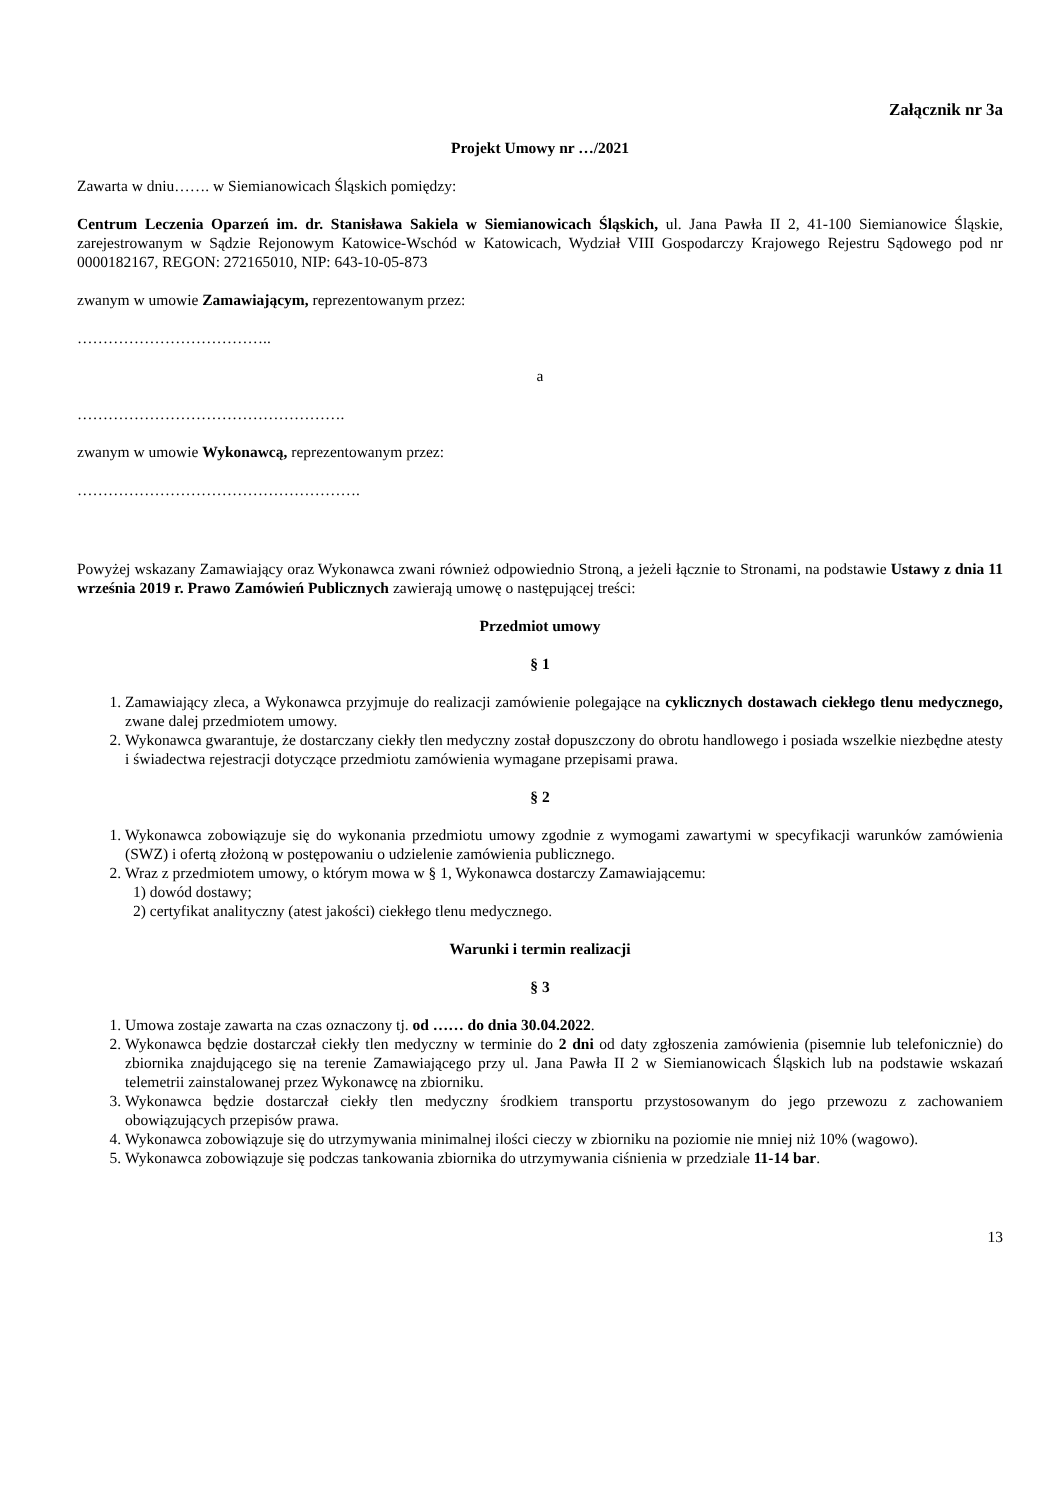Załącznik nr 3a
Projekt Umowy nr …/2021
Zawarta w dniu……. w Siemianowicach Śląskich pomiędzy:
Centrum Leczenia Oparzeń im. dr. Stanisława Sakiela w Siemianowicach Śląskich, ul. Jana Pawła II 2, 41-100 Siemianowice Śląskie, zarejestrowanym w Sądzie Rejonowym Katowice-Wschód w Katowicach, Wydział VIII Gospodarczy Krajowego Rejestru Sądowego pod nr 0000182167, REGON: 272165010, NIP: 643-10-05-873
zwanym w umowie Zamawiającym, reprezentowanym przez:
………………………………..
a
…………………………………………….
zwanym w umowie Wykonawcą, reprezentowanym przez:
……………………………………………….
Powyżej wskazany Zamawiający oraz Wykonawca zwani również odpowiednio Stroną, a jeżeli łącznie to Stronami, na podstawie Ustawy z dnia 11 września 2019 r. Prawo Zamówień Publicznych zawierają umowę o następującej treści:
Przedmiot umowy
§ 1
1. Zamawiający zleca, a Wykonawca przyjmuje do realizacji zamówienie polegające na cyklicznych dostawach ciekłego tlenu medycznego, zwane dalej przedmiotem umowy.
2. Wykonawca gwarantuje, że dostarczany ciekły tlen medyczny został dopuszczony do obrotu handlowego i posiada wszelkie niezbędne atesty i świadectwa rejestracji dotyczące przedmiotu zamówienia wymagane przepisami prawa.
§ 2
1. Wykonawca zobowiązuje się do wykonania przedmiotu umowy zgodnie z wymogami zawartymi w specyfikacji warunków zamówienia (SWZ) i ofertą złożoną w postępowaniu o udzielenie zamówienia publicznego.
2. Wraz z przedmiotem umowy, o którym mowa w § 1, Wykonawca dostarczy Zamawiającemu:
1) dowód dostawy;
2) certyfikat analityczny (atest jakości) ciekłego tlenu medycznego.
Warunki i termin realizacji
§ 3
1. Umowa zostaje zawarta na czas oznaczony tj. od …… do dnia 30.04.2022.
2. Wykonawca będzie dostarczał ciekły tlen medyczny w terminie do 2 dni od daty zgłoszenia zamówienia (pisemnie lub telefonicznie) do zbiornika znajdującego się na terenie Zamawiającego przy ul. Jana Pawła II 2 w Siemianowicach Śląskich lub na podstawie wskazań telemetrii zainstalowanej przez Wykonawcę na zbiorniku.
3. Wykonawca będzie dostarczał ciekły tlen medyczny środkiem transportu przystosowanym do jego przewozu z zachowaniem obowiązujących przepisów prawa.
4. Wykonawca zobowiązuje się do utrzymywania minimalnej ilości cieczy w zbiorniku na poziomie nie mniej niż 10% (wagowo).
5. Wykonawca zobowiązuje się podczas tankowania zbiornika do utrzymywania ciśnienia w przedziale 11-14 bar.
13